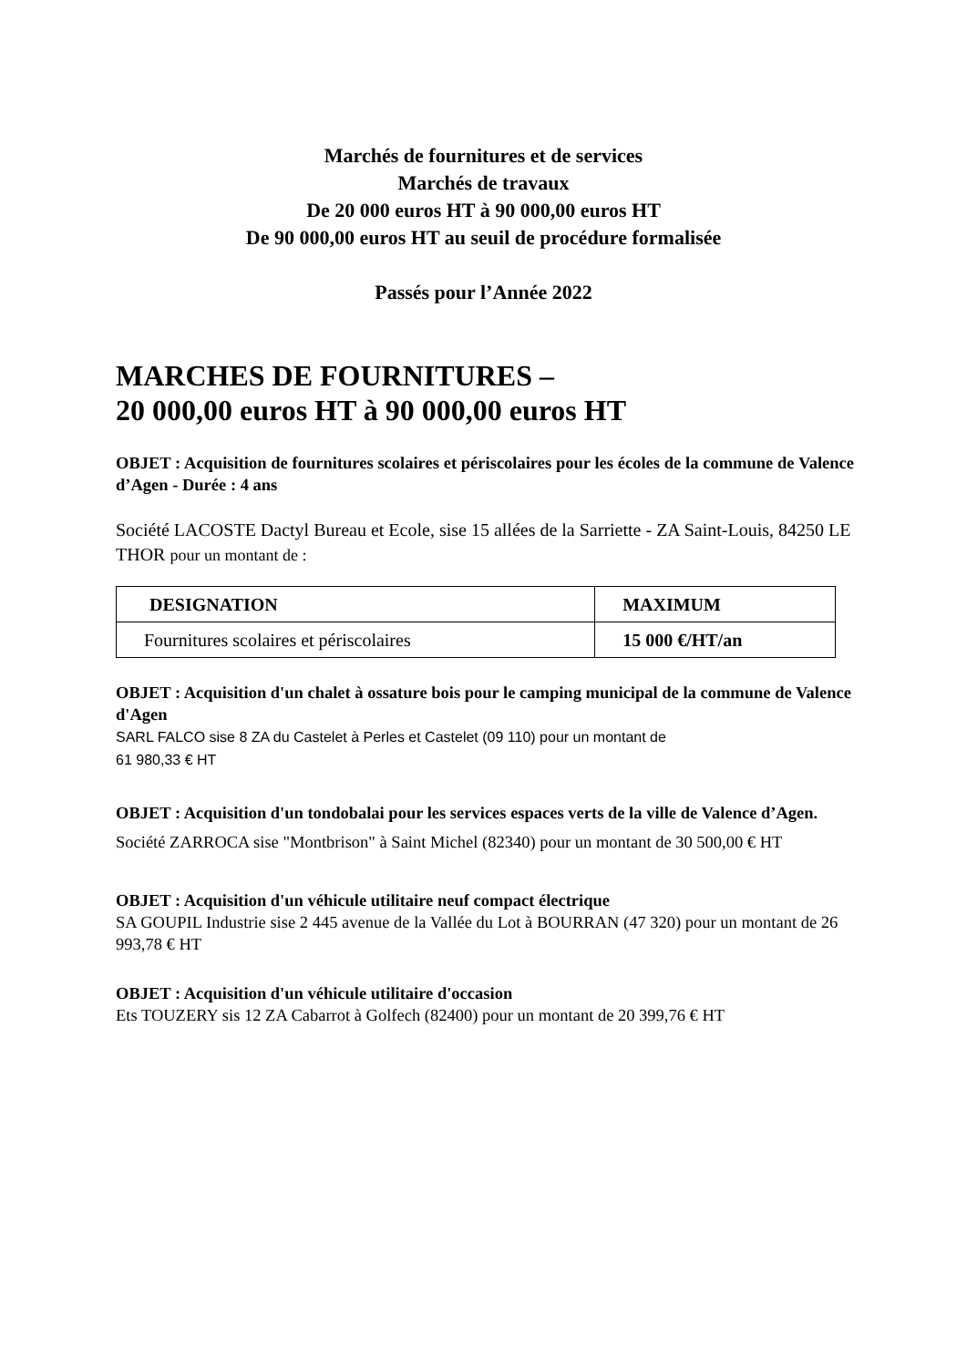Marchés de fournitures et de services
Marchés de travaux
De 20 000 euros HT à 90 000,00 euros HT
De 90 000,00 euros HT au seuil de procédure formalisée
Passés pour l’Année 2022
MARCHES DE FOURNITURES –
20 000,00 euros HT à 90 000,00 euros HT
OBJET : Acquisition de fournitures scolaires et périscolaires pour les écoles de la commune de Valence d’Agen - Durée : 4 ans
Société LACOSTE Dactyl Bureau et Ecole, sise 15 allées de la Sarriette - ZA Saint-Louis, 84250 LE THOR pour un montant de :
| DESIGNATION | MAXIMUM |
| --- | --- |
| Fournitures scolaires et périscolaires | 15 000 €/HT/an |
OBJET : Acquisition d'un chalet à ossature bois pour le camping municipal de la commune de Valence d'Agen
SARL FALCO sise 8 ZA du Castelet à Perles et Castelet (09 110) pour un montant de
61 980,33 € HT
OBJET : Acquisition d'un tondobalai pour les services espaces verts de la ville de Valence d’Agen.
Société ZARROCA sise "Montbrison" à Saint Michel (82340) pour un montant de 30 500,00 € HT
OBJET : Acquisition d'un véhicule utilitaire neuf compact électrique
SA GOUPIL Industrie sise 2 445 avenue de la Vallée du Lot à BOURRAN (47 320) pour un montant de 26 993,78 € HT
OBJET : Acquisition d'un véhicule utilitaire d'occasion
Ets TOUZERY sis 12 ZA Cabarrot à Golfech (82400) pour un montant de 20 399,76 € HT